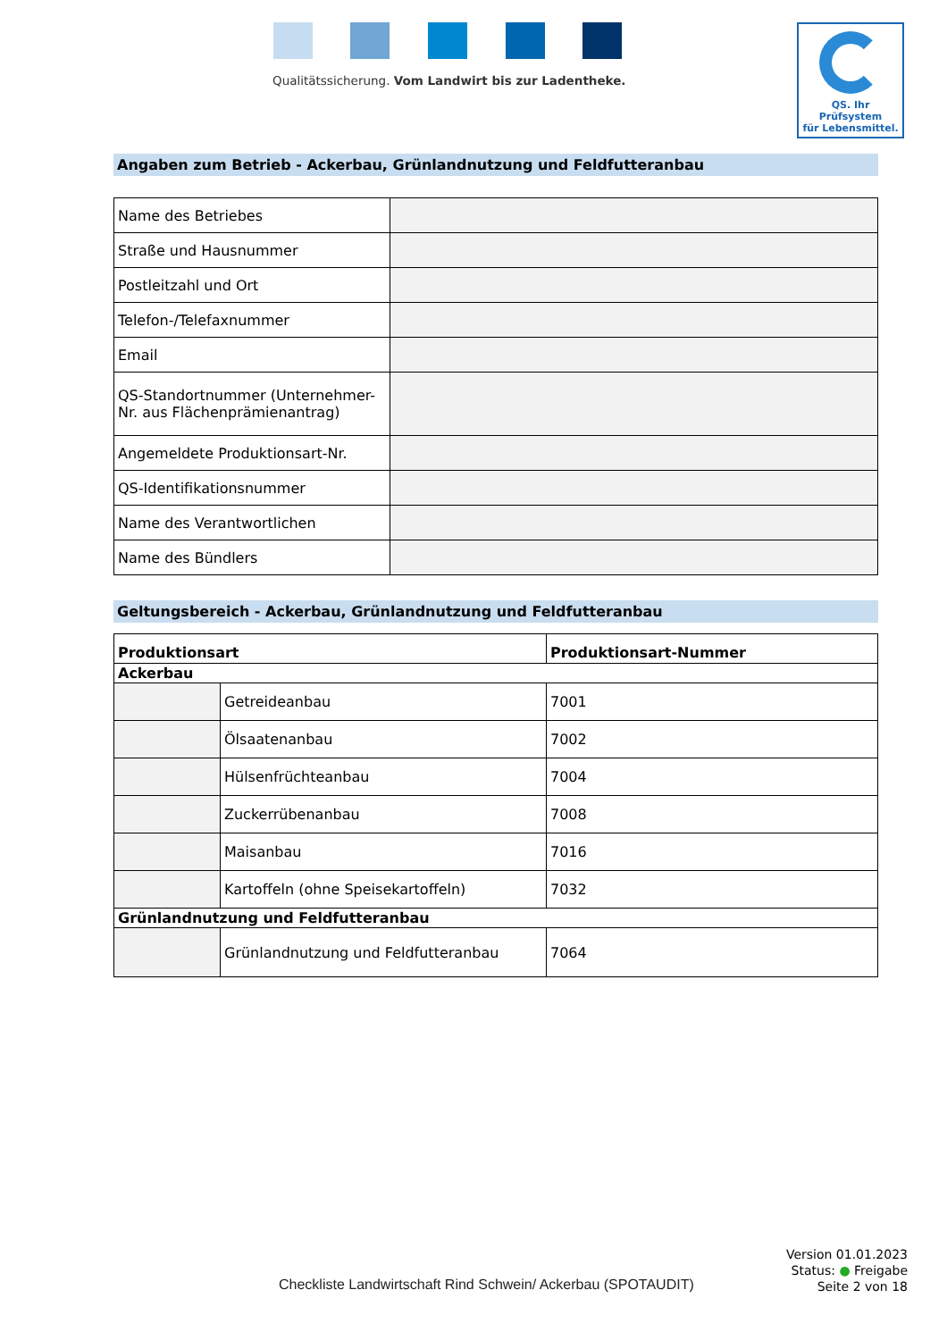Qualitätssicherung. Vom Landwirt bis zur Ladentheke.
QS. Ihr Prüfsystem
für Lebensmittel.
Angaben zum Betrieb - Ackerbau, Grünlandnutzung und Feldfutteranbau
| Name des Betriebes | |
| Straße und Hausnummer | |
| Postleitzahl und Ort | |
| Telefon-/Telefaxnummer | |
| Email | |
| QS-Standortnummer (Unternehmer-Nr. aus Flächenprämienantrag) | |
| Angemeldete Produktionsart-Nr. | |
| QS-Identifikationsnummer | |
| Name des Verantwortlichen | |
| Name des Bündlers | |
Geltungsbereich - Ackerbau, Grünlandnutzung und Feldfutteranbau
| Produktionsart | | Produktionsart-Nummer |
| --- | --- | --- |
| Ackerbau | | |
| | Getreideanbau | 7001 |
| | Ölsaatenanbau | 7002 |
| | Hülsenfrüchteanbau | 7004 |
| | Zuckerrübenanbau | 7008 |
| | Maisanbau | 7016 |
| | Kartoffeln (ohne Speisekartoffeln) | 7032 |
| Grünlandnutzung und Feldfutteranbau | | |
| | Grünlandnutzung und Feldfutteranbau | 7064 |
Version 01.01.2023
Status: ● Freigabe
Seite 2 von 18
Checkliste Landwirtschaft Rind Schwein/ Ackerbau (SPOTAUDIT)